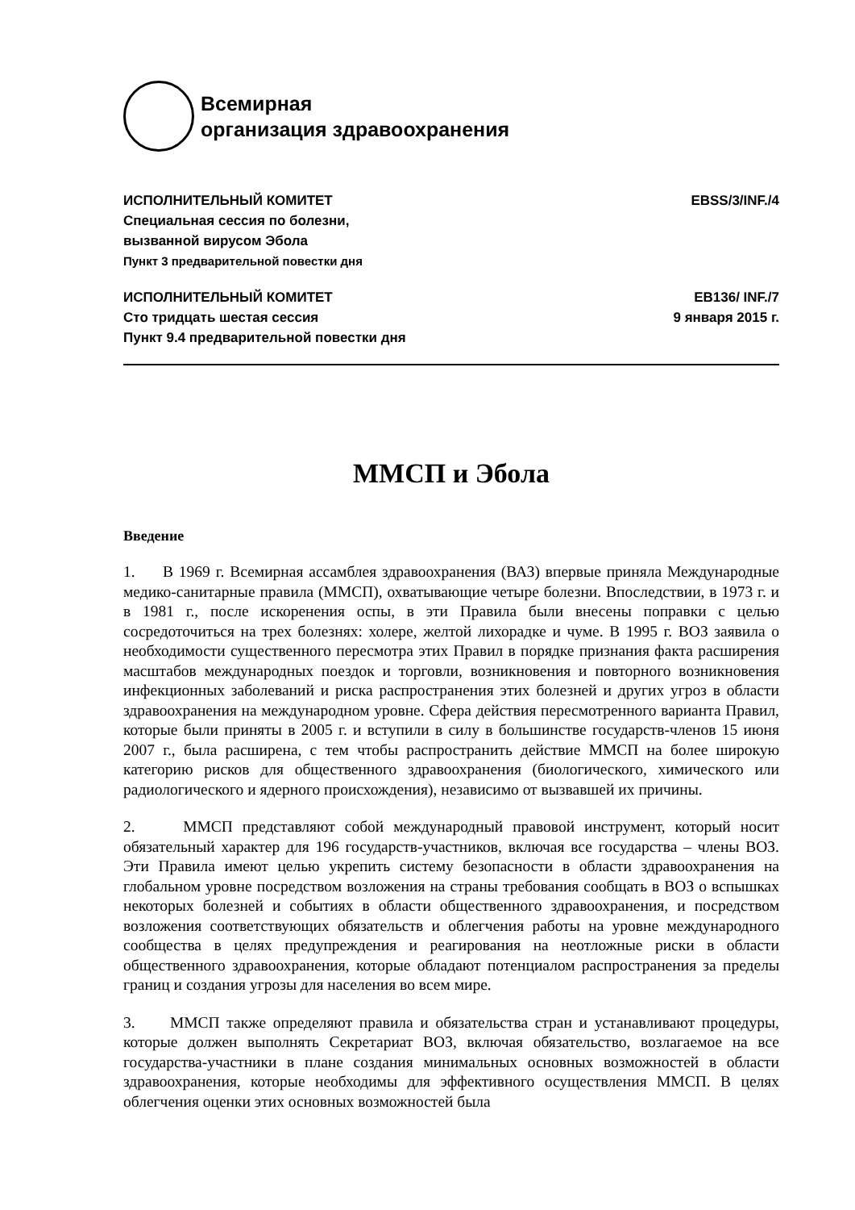Всемирная
организация здравоохранения
ИСПОЛНИТЕЛЬНЫЙ КОМИТЕТ
Специальная сессия по болезни,
вызванной вирусом Эбола
Пункт 3 предварительной повестки дня
EBSS/3/INF./4
ИСПОЛНИТЕЛЬНЫЙ КОМИТЕТ
Сто тридцать шестая сессия
Пункт 9.4 предварительной повестки дня
EB136/ INF./7
9 января 2015 г.
ММСП и Эбола
Введение
1. В 1969 г. Всемирная ассамблея здравоохранения (ВАЗ) впервые приняла Международные медико-санитарные правила (ММСП), охватывающие четыре болезни. Впоследствии, в 1973 г. и в 1981 г., после искоренения оспы, в эти Правила были внесены поправки с целью сосредоточиться на трех болезнях: холере, желтой лихорадке и чуме. В 1995 г. ВОЗ заявила о необходимости существенного пересмотра этих Правил в порядке признания факта расширения масштабов международных поездок и торговли, возникновения и повторного возникновения инфекционных заболеваний и риска распространения этих болезней и других угроз в области здравоохранения на международном уровне. Сфера действия пересмотренного варианта Правил, которые были приняты в 2005 г. и вступили в силу в большинстве государств-членов 15 июня 2007 г., была расширена, с тем чтобы распространить действие ММСП на более широкую категорию рисков для общественного здравоохранения (биологического, химического или радиологического и ядерного происхождения), независимо от вызвавшей их причины.
2. ММСП представляют собой международный правовой инструмент, который носит обязательный характер для 196 государств-участников, включая все государства – члены ВОЗ. Эти Правила имеют целью укрепить систему безопасности в области здравоохранения на глобальном уровне посредством возложения на страны требования сообщать в ВОЗ о вспышках некоторых болезней и событиях в области общественного здравоохранения, и посредством возложения соответствующих обязательств и облегчения работы на уровне международного сообщества в целях предупреждения и реагирования на неотложные риски в области общественного здравоохранения, которые обладают потенциалом распространения за пределы границ и создания угрозы для населения во всем мире.
3. ММСП также определяют правила и обязательства стран и устанавливают процедуры, которые должен выполнять Секретариат ВОЗ, включая обязательство, возлагаемое на все государства-участники в плане создания минимальных основных возможностей в области здравоохранения, которые необходимы для эффективного осуществления ММСП. В целях облегчения оценки этих основных возможностей была